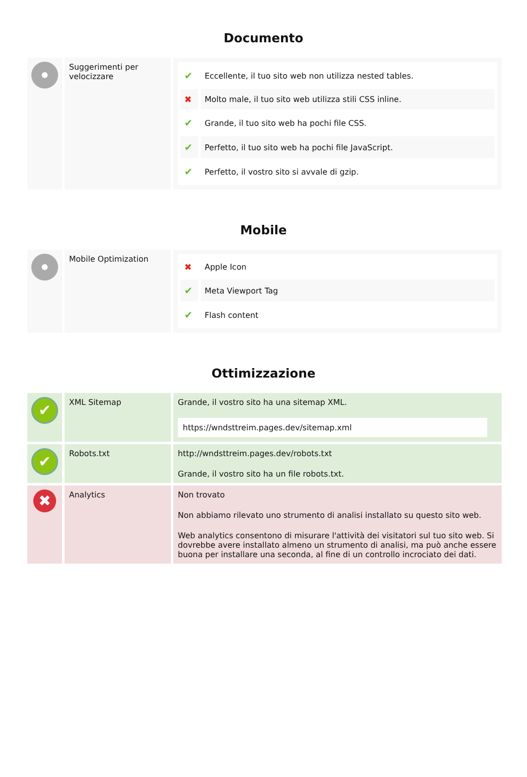Documento
| | Suggerimenti per velocizzare | / ✔ / Eccellente, il tuo sito web non utilizza nested tables. / / ✖ / Molto male, il tuo sito web utilizza stili CSS inline. / / ✔ / Grande, il tuo sito web ha pochi file CSS. / / ✔ / Perfetto, il tuo sito web ha pochi file JavaScript. / / ✔ / Perfetto, il vostro sito si avvale di gzip. / |
Mobile
| | Mobile Optimization | / ✖ / Apple Icon / / ✔ / Meta Viewport Tag / / ✔ / Flash content / |
Ottimizzazione
| ✔ | XML Sitemap | Grande, il vostro sito ha una sitemap XML. https://wndsttreim.pages.dev/sitemap.xml |
| ✔ | Robots.txt | http://wndsttreim.pages.dev/robots.txt Grande, il vostro sito ha un file robots.txt. |
| ✖ | Analytics | Non trovato Non abbiamo rilevato uno strumento di analisi installato su questo sito web. Web analytics consentono di misurare l'attività dei visitatori sul tuo sito web. Si dovrebbe avere installato almeno un strumento di analisi, ma può anche essere buona per installare una seconda, al fine di un controllo incrociato dei dati. |